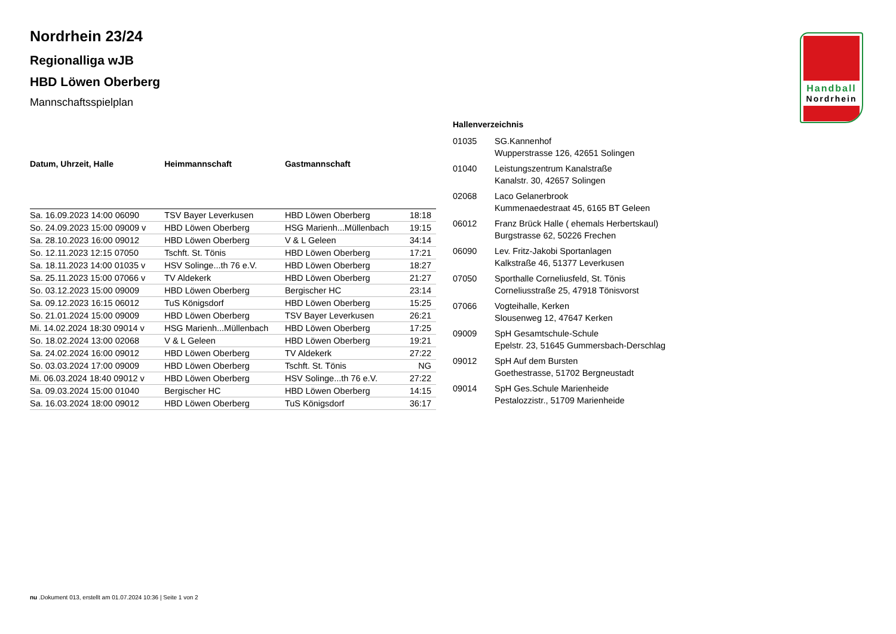Handball
Nordrhein
Nordrhein 23/24
Regionalliga wJB
HBD Löwen Oberberg
Mannschaftsspielplan
| Datum, Uhrzeit, Halle | Heimmannschaft | Gastmannschaft | |
| --- | --- | --- | --- |
| Sa. 16.09.2023 14:00 06090 | TSV Bayer Leverkusen | HBD Löwen Oberberg | 18:18 |
| So. 24.09.2023 15:00 09009 v | HBD Löwen Oberberg | HSG Marienh...Müllenbach | 19:15 |
| Sa. 28.10.2023 16:00 09012 | HBD Löwen Oberberg | V & L Geleen | 34:14 |
| So. 12.11.2023 12:15 07050 | Tschft. St. Tönis | HBD Löwen Oberberg | 17:21 |
| Sa. 18.11.2023 14:00 01035 v | HSV Solinge...th 76 e.V. | HBD Löwen Oberberg | 18:27 |
| Sa. 25.11.2023 15:00 07066 v | TV Aldekerk | HBD Löwen Oberberg | 21:27 |
| So. 03.12.2023 15:00 09009 | HBD Löwen Oberberg | Bergischer HC | 23:14 |
| Sa. 09.12.2023 16:15 06012 | TuS Königsdorf | HBD Löwen Oberberg | 15:25 |
| So. 21.01.2024 15:00 09009 | HBD Löwen Oberberg | TSV Bayer Leverkusen | 26:21 |
| Mi. 14.02.2024 18:30 09014 v | HSG Marienh...Müllenbach | HBD Löwen Oberberg | 17:25 |
| So. 18.02.2024 13:00 02068 | V & L Geleen | HBD Löwen Oberberg | 19:21 |
| Sa. 24.02.2024 16:00 09012 | HBD Löwen Oberberg | TV Aldekerk | 27:22 |
| So. 03.03.2024 17:00 09009 | HBD Löwen Oberberg | Tschft. St. Tönis | NG |
| Mi. 06.03.2024 18:40 09012 v | HBD Löwen Oberberg | HSV Solinge...th 76 e.V. | 27:22 |
| Sa. 09.03.2024 15:00 01040 | Bergischer HC | HBD Löwen Oberberg | 14:15 |
| Sa. 16.03.2024 18:00 09012 | HBD Löwen Oberberg | TuS Königsdorf | 36:17 |
Hallenverzeichnis
| 01035 | SG.Kannenhof Wupperstrasse 126, 42651 Solingen |
| 01040 | Leistungszentrum Kanalstraße Kanalstr. 30, 42657 Solingen |
| 02068 | Laco Gelanerbrook Kummenaedestraat 45, 6165 BT Geleen |
| 06012 | Franz Brück Halle ( ehemals Herbertskaul) Burgstrasse 62, 50226 Frechen |
| 06090 | Lev. Fritz-Jakobi Sportanlagen Kalkstraße 46, 51377 Leverkusen |
| 07050 | Sporthalle Corneliusfeld, St. Tönis Corneliusstraße 25, 47918 Tönisvorst |
| 07066 | Vogteihalle, Kerken Slousenweg 12, 47647 Kerken |
| 09009 | SpH Gesamtschule-Schule Epelstr. 23, 51645 Gummersbach-Derschlag |
| 09012 | SpH Auf dem Bursten Goethestrasse, 51702 Bergneustadt |
| 09014 | SpH Ges.Schule Marienheide Pestalozzistr., 51709 Marienheide |
nu .Dokument 013, erstellt am 01.07.2024 10:36 | Seite 1 von 2